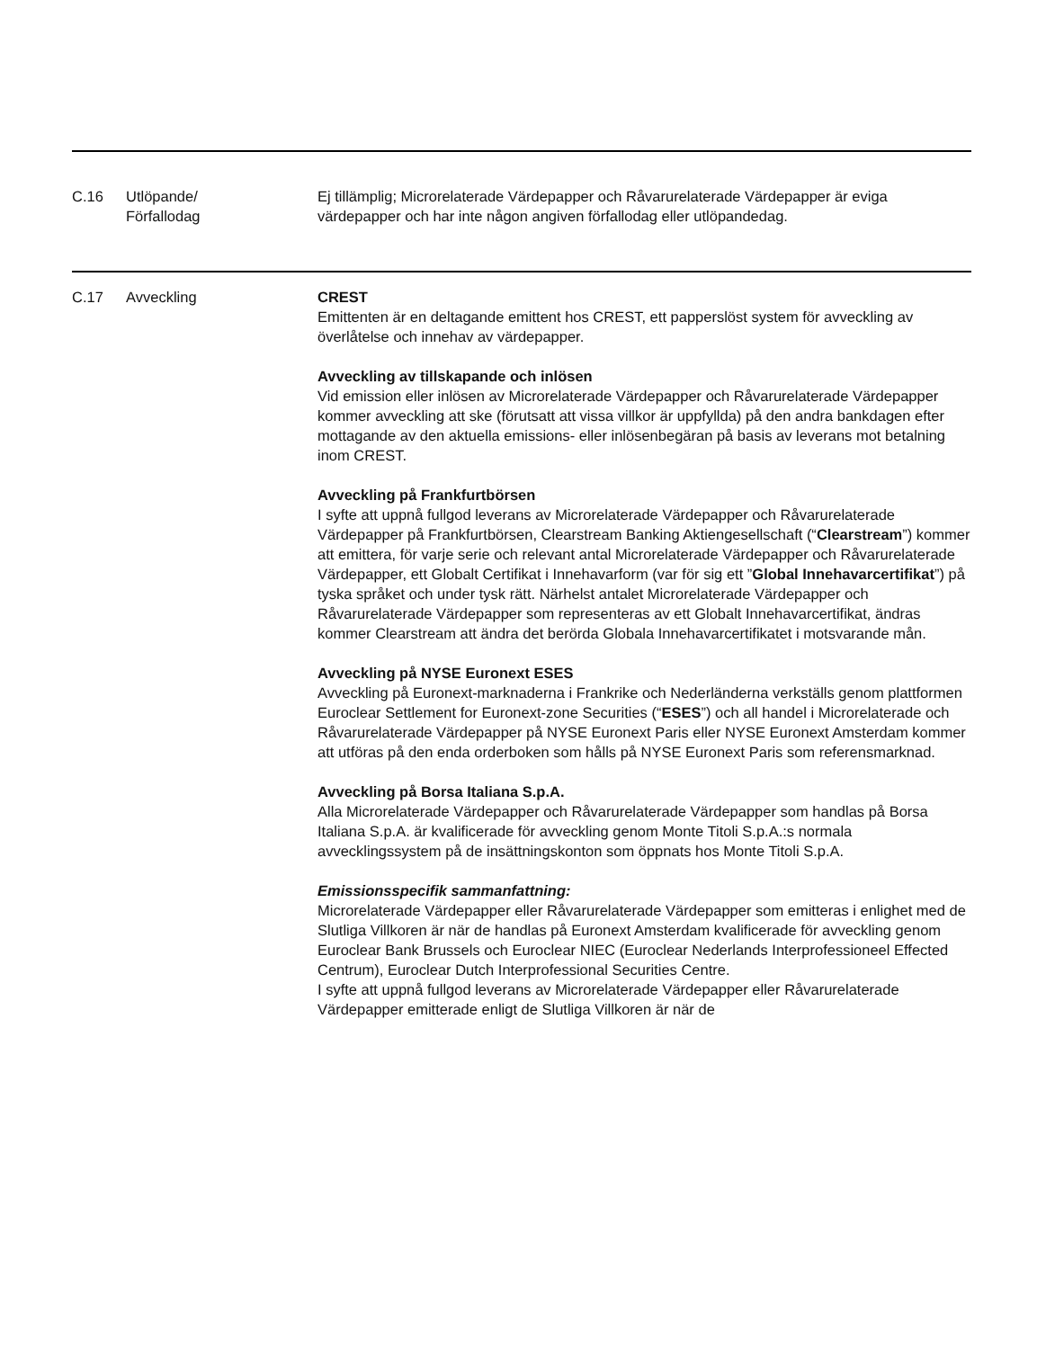| C.16 | Utlöpande/ Förfallodag | Ej tillämplig; Microrelaterade Värdepapper och Råvarurelaterade Värdepapper är eviga värdepapper och har inte någon angiven förfallodag eller utlöpandedag. |
| C.17 | Avveckling | CREST Emittenten är en deltagande emittent hos CREST, ett papperslöst system för avveckling av överlåtelse och innehav av värdepapper. Avveckling av tillskapande och inlösen Vid emission eller inlösen av Microrelaterade Värdepapper och Råvarurelaterade Värdepapper kommer avveckling att ske (förutsatt att vissa villkor är uppfyllda) på den andra bankdagen efter mottagande av den aktuella emissions- eller inlösenbegäran på basis av leverans mot betalning inom CREST. Avveckling på Frankfurtbörsen I syfte att uppnå fullgod leverans av Microrelaterade Värdepapper och Råvarurelaterade Värdepapper på Frankfurtbörsen, Clearstream Banking Aktiengesellschaft (“ Clearstream ”) kommer att emittera, för varje serie och relevant antal Microrelaterade Värdepapper och Råvarurelaterade Värdepapper, ett Globalt Certifikat i Innehavarform (var för sig ett ” Global Innehavarcertifikat ”) på tyska språket och under tysk rätt. Närhelst antalet Microrelaterade Värdepapper och Råvarurelaterade Värdepapper som representeras av ett Globalt Innehavarcertifikat, ändras kommer Clearstream att ändra det berörda Globala Innehavarcertifikatet i motsvarande mån. Avveckling på NYSE Euronext ESES Avveckling på Euronext-marknaderna i Frankrike och Nederländerna verkställs genom plattformen Euroclear Settlement for Euronext-zone Securities (“ ESES ”) och all handel i Microrelaterade och Råvarurelaterade Värdepapper på NYSE Euronext Paris eller NYSE Euronext Amsterdam kommer att utföras på den enda orderboken som hålls på NYSE Euronext Paris som referensmarknad. Avveckling på Borsa Italiana S.p.A. Alla Microrelaterade Värdepapper och Råvarurelaterade Värdepapper som handlas på Borsa Italiana S.p.A. är kvalificerade för avveckling genom Monte Titoli S.p.A.:s normala avvecklingssystem på de insättningskonton som öppnats hos Monte Titoli S.p.A. Emissionsspecifik sammanfattning: Microrelaterade Värdepapper eller Råvarurelaterade Värdepapper som emitteras i enlighet med de Slutliga Villkoren är när de handlas på Euronext Amsterdam kvalificerade för avveckling genom Euroclear Bank Brussels och Euroclear NIEC (Euroclear Nederlands Interprofessioneel Effected Centrum), Euroclear Dutch Interprofessional Securities Centre. I syfte att uppnå fullgod leverans av Microrelaterade Värdepapper eller Råvarurelaterade Värdepapper emitterade enligt de Slutliga Villkoren är när de |